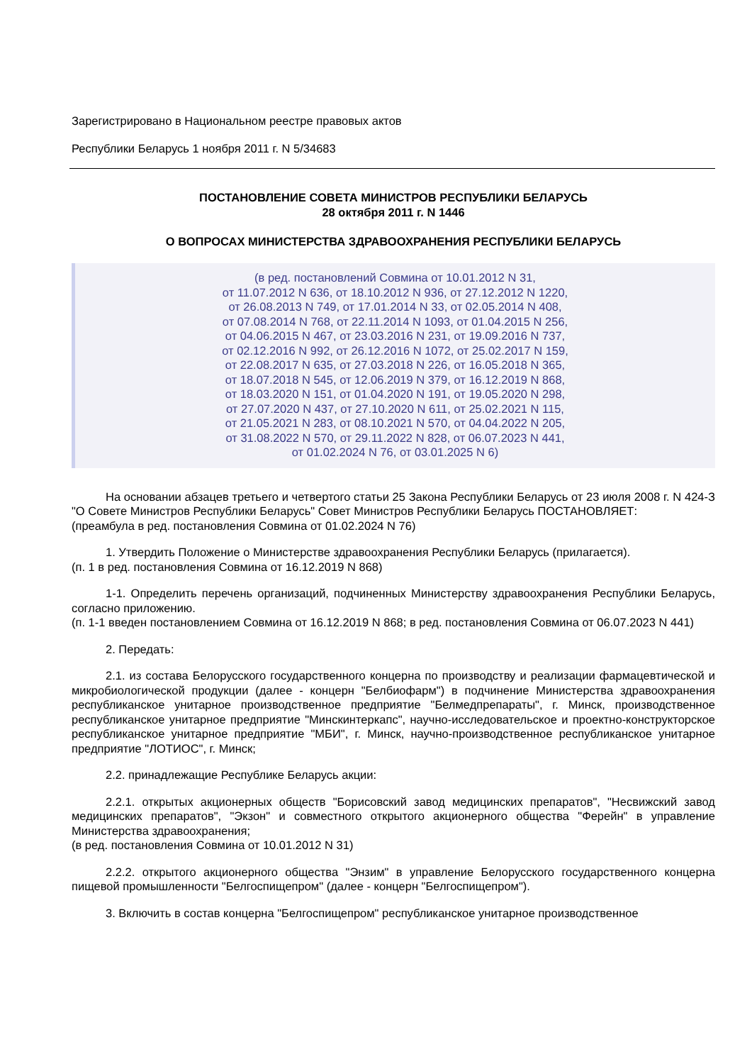Зарегистрировано в Национальном реестре правовых актов
Республики Беларусь 1 ноября 2011 г. N 5/34683
ПОСТАНОВЛЕНИЕ СОВЕТА МИНИСТРОВ РЕСПУБЛИКИ БЕЛАРУСЬ
28 октября 2011 г. N 1446
О ВОПРОСАХ МИНИСТЕРСТВА ЗДРАВООХРАНЕНИЯ РЕСПУБЛИКИ БЕЛАРУСЬ
(в ред. постановлений Совмина от 10.01.2012 N 31,
от 11.07.2012 N 636, от 18.10.2012 N 936, от 27.12.2012 N 1220,
от 26.08.2013 N 749, от 17.01.2014 N 33, от 02.05.2014 N 408,
от 07.08.2014 N 768, от 22.11.2014 N 1093, от 01.04.2015 N 256,
от 04.06.2015 N 467, от 23.03.2016 N 231, от 19.09.2016 N 737,
от 02.12.2016 N 992, от 26.12.2016 N 1072, от 25.02.2017 N 159,
от 22.08.2017 N 635, от 27.03.2018 N 226, от 16.05.2018 N 365,
от 18.07.2018 N 545, от 12.06.2019 N 379, от 16.12.2019 N 868,
от 18.03.2020 N 151, от 01.04.2020 N 191, от 19.05.2020 N 298,
от 27.07.2020 N 437, от 27.10.2020 N 611, от 25.02.2021 N 115,
от 21.05.2021 N 283, от 08.10.2021 N 570, от 04.04.2022 N 205,
от 31.08.2022 N 570, от 29.11.2022 N 828, от 06.07.2023 N 441,
от 01.02.2024 N 76, от 03.01.2025 N 6)
На основании абзацев третьего и четвертого статьи 25 Закона Республики Беларусь от 23 июля 2008 г. N 424-З "О Совете Министров Республики Беларусь" Совет Министров Республики Беларусь ПОСТАНОВЛЯЕТ:
(преамбула в ред. постановления Совмина от 01.02.2024 N 76)
1. Утвердить Положение о Министерстве здравоохранения Республики Беларусь (прилагается).
(п. 1 в ред. постановления Совмина от 16.12.2019 N 868)
1-1. Определить перечень организаций, подчиненных Министерству здравоохранения Республики Беларусь, согласно приложению.
(п. 1-1 введен постановлением Совмина от 16.12.2019 N 868; в ред. постановления Совмина от 06.07.2023 N 441)
2. Передать:
2.1. из состава Белорусского государственного концерна по производству и реализации фармацевтической и микробиологической продукции (далее - концерн "Белбиофарм") в подчинение Министерства здравоохранения республиканское унитарное производственное предприятие "Белмедпрепараты", г. Минск, производственное республиканское унитарное предприятие "Минскинтеркапс", научно-исследовательское и проектно-конструкторское республиканское унитарное предприятие "МБИ", г. Минск, научно-производственное республиканское унитарное предприятие "ЛОТИОС", г. Минск;
2.2. принадлежащие Республике Беларусь акции:
2.2.1. открытых акционерных обществ "Борисовский завод медицинских препаратов", "Несвижский завод медицинских препаратов", "Экзон" и совместного открытого акционерного общества "Ферейн" в управление Министерства здравоохранения;
(в ред. постановления Совмина от 10.01.2012 N 31)
2.2.2. открытого акционерного общества "Энзим" в управление Белорусского государственного концерна пищевой промышленности "Белгоспищепром" (далее - концерн "Белгоспищепром").
3. Включить в состав концерна "Белгоспищепром" республиканское унитарное производственное